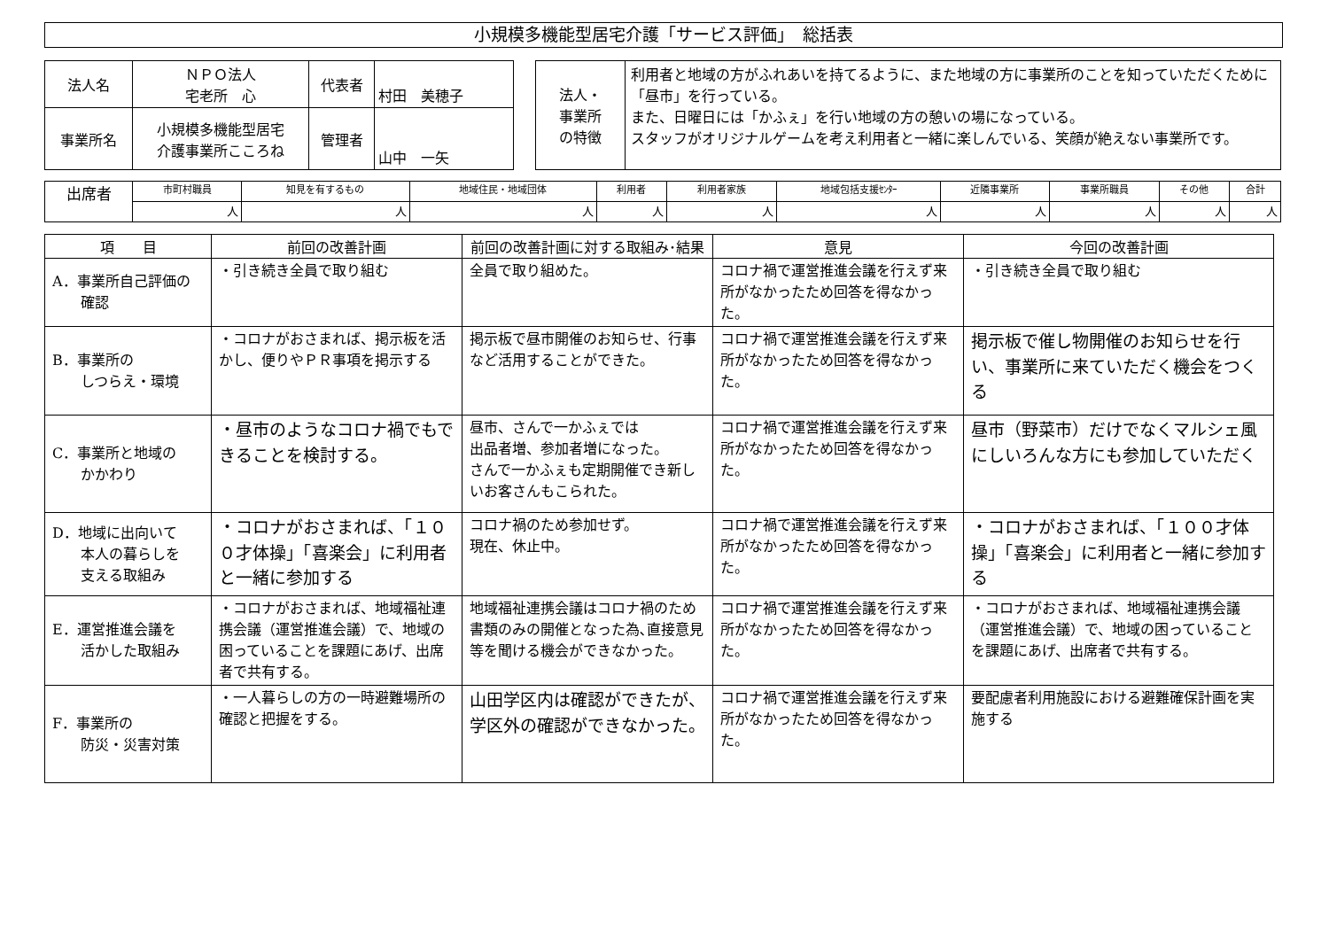小規模多機能型居宅介護「サービス評価」　総括表
| 法人名 | ＮＰＯ法人 宅老所 心 | 代表者 | 村田 美穂子 |
| 事業所名 | 小規模多機能型居宅 介護事業所こころね | 管理者 | 山中 一矢 |
| 法人・ 事業所 の特徴 | 利用者と地域の方がふれあいを持てるように、また地域の方に事業所のことを知っていただくために「昼市」を行っている。 また、日曜日には「かふぇ」を行い地域の方の憩いの場になっている。 スタッフがオリジナルゲームを考え利用者と一緒に楽しんでいる、笑顔が絶えない事業所です。 |
| 出席者 | 市町村職員 | 知見を有するもの | 地域住民・地域団体 | 利用者 | 利用者家族 | 地域包括支援ｾﾝﾀｰ | 近隣事業所 | 事業所職員 | その他 | 合計 |
| | 人 | 人 | 人 | 人 | 人 | 人 | 人 | 人 | 人 | 人 |
| 項 目 | 前回の改善計画 | 前回の改善計画に対する取組み･結果 | 意見 | 今回の改善計画 |
| --- | --- | --- | --- | --- |
| A．事業所自己評価の 確認 | ・引き続き全員で取り組む | 全員で取り組めた。 | コロナ禍で運営推進会議を行えず来所がなかったため回答を得なかった。 | ・引き続き全員で取り組む |
| B．事業所の しつらえ・環境 | ・コロナがおさまれば、掲示板を活かし、便りやＰＲ事項を掲示する | 掲示板で昼市開催のお知らせ、行事など活用することができた。 | コロナ禍で運営推進会議を行えず来所がなかったため回答を得なかった。 | 掲示板で催し物開催のお知らせを行い、事業所に来ていただく機会をつくる |
| C．事業所と地域の かかわり | ・昼市のようなコロナ禍でもできることを検討する。 | 昼市、さんで一かふぇでは 出品者増、参加者増になった。 さんで一かふぇも定期開催でき新しいお客さんもこられた。 | コロナ禍で運営推進会議を行えず来所がなかったため回答を得なかった。 | 昼市（野菜市）だけでなくマルシェ風にしいろんな方にも参加していただく |
| D．地域に出向いて 本人の暮らしを 支える取組み | ・コロナがおさまれば、「１００才体操」「喜楽会」に利用者と一緒に参加する | コロナ禍のため参加せず。 現在、休止中。 | コロナ禍で運営推進会議を行えず来所がなかったため回答を得なかった。 | ・コロナがおさまれば、「１００才体操」「喜楽会」に利用者と一緒に参加する |
| E．運営推進会議を 活かした取組み | ・コロナがおさまれば、地域福祉連携会議（運営推進会議）で、地域の困っていることを課題にあげ、出席者で共有する。 | 地域福祉連携会議はコロナ禍のため書類のみの開催となった為､直接意見等を聞ける機会ができなかった。 | コロナ禍で運営推進会議を行えず来所がなかったため回答を得なかった。 | ・コロナがおさまれば、地域福祉連携会議（運営推進会議）で、地域の困っていることを課題にあげ、出席者で共有する。 |
| F．事業所の 防災・災害対策 | ・一人暮らしの方の一時避難場所の確認と把握をする。 | 山田学区内は確認ができたが、学区外の確認ができなかった。 | コロナ禍で運営推進会議を行えず来所がなかったため回答を得なかった。 | 要配慮者利用施設における避難確保計画を実施する |